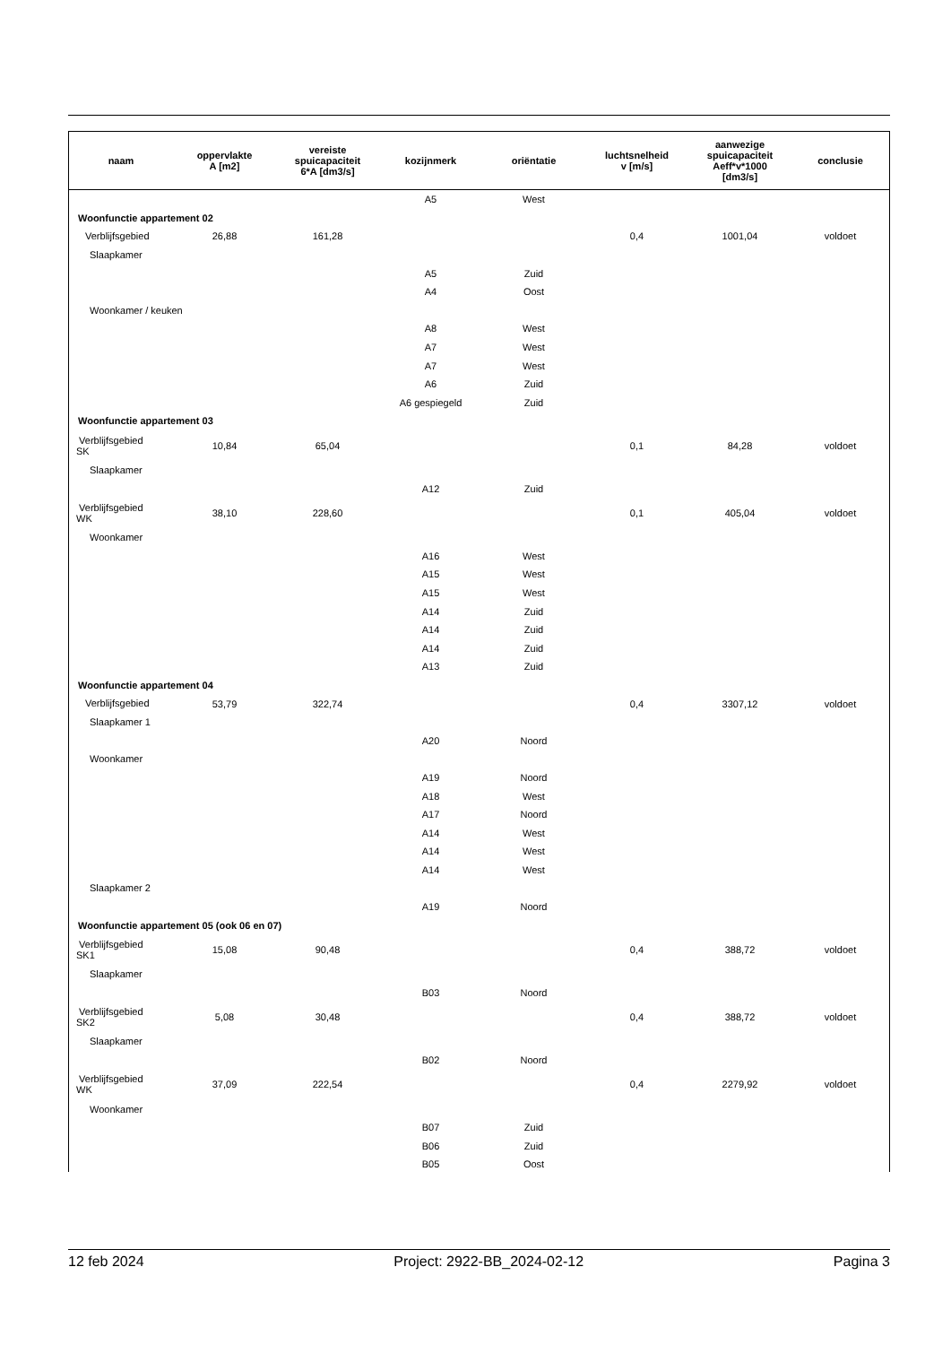| naam | oppervlakte A [m2] | vereiste spuicapaciteit 6*A [dm3/s] | kozijnmerk | oriëntatie | luchtsnelheid v [m/s] | aanwezige spuicapaciteit Aeff*v*1000 [dm3/s] | conclusie |
| --- | --- | --- | --- | --- | --- | --- | --- |
| | | | A5 | West | | | |
| Woonfunctie appartement 02 | | | | | | | |
| Verblijfsgebied | 26,88 | 161,28 | | | 0,4 | 1001,04 | voldoet |
| Slaapkamer | | | | | | | |
| | | | A5 | Zuid | | | |
| | | | A4 | Oost | | | |
| Woonkamer / keuken | | | | | | | |
| | | | A8 | West | | | |
| | | | A7 | West | | | |
| | | | A7 | West | | | |
| | | | A6 | Zuid | | | |
| | | | A6 gespiegeld | Zuid | | | |
| Woonfunctie appartement 03 | | | | | | | |
| Verblijfsgebied SK | 10,84 | 65,04 | | | 0,1 | 84,28 | voldoet |
| Slaapkamer | | | | | | | |
| | | | A12 | Zuid | | | |
| Verblijfsgebied WK | 38,10 | 228,60 | | | 0,1 | 405,04 | voldoet |
| Woonkamer | | | | | | | |
| | | | A16 | West | | | |
| | | | A15 | West | | | |
| | | | A15 | West | | | |
| | | | A14 | Zuid | | | |
| | | | A14 | Zuid | | | |
| | | | A14 | Zuid | | | |
| | | | A13 | Zuid | | | |
| Woonfunctie appartement 04 | | | | | | | |
| Verblijfsgebied | 53,79 | 322,74 | | | 0,4 | 3307,12 | voldoet |
| Slaapkamer 1 | | | | | | | |
| | | | A20 | Noord | | | |
| Woonkamer | | | | | | | |
| | | | A19 | Noord | | | |
| | | | A18 | West | | | |
| | | | A17 | Noord | | | |
| | | | A14 | West | | | |
| | | | A14 | West | | | |
| | | | A14 | West | | | |
| Slaapkamer 2 | | | | | | | |
| | | | A19 | Noord | | | |
| Woonfunctie appartement 05 (ook 06 en 07) | | | | | | | |
| Verblijfsgebied SK1 | 15,08 | 90,48 | | | 0,4 | 388,72 | voldoet |
| Slaapkamer | | | | | | | |
| | | | B03 | Noord | | | |
| Verblijfsgebied SK2 | 5,08 | 30,48 | | | 0,4 | 388,72 | voldoet |
| Slaapkamer | | | | | | | |
| | | | B02 | Noord | | | |
| Verblijfsgebied WK | 37,09 | 222,54 | | | 0,4 | 2279,92 | voldoet |
| Woonkamer | | | | | | | |
| | | | B07 | Zuid | | | |
| | | | B06 | Zuid | | | |
| | | | B05 | Oost | | | |
12 feb 2024 Project: 2922-BB_2024-02-12 Pagina 3